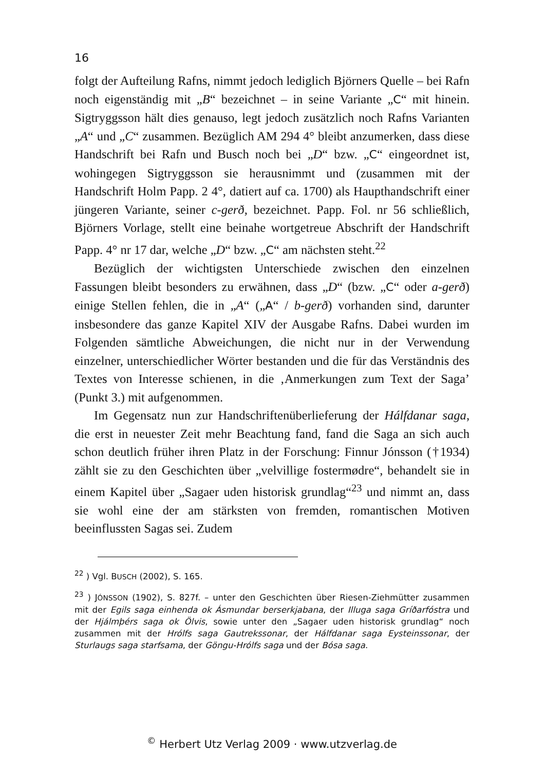16
folgt der Aufteilung Rafns, nimmt jedoch lediglich Björners Quelle – bei Rafn noch eigenständig mit „B“ bezeichnet – in seine Variante „C“ mit hinein. Sigtryggsson hält dies genauso, legt jedoch zusätzlich noch Rafns Varianten „A“ und „C“ zusammen. Bezüglich AM 294 4° bleibt anzumerken, dass diese Handschrift bei Rafn und Busch noch bei „D“ bzw. „C“ eingeordnet ist, wohingegen Sigtryggsson sie herausnimmt und (zusammen mit der Handschrift Holm Papp. 2 4°, datiert auf ca. 1700) als Haupthandschrift einer jüngeren Variante, seiner c-gerð, bezeichnet. Papp. Fol. nr 56 schließlich, Björners Vorlage, stellt eine beinahe wortgetreue Abschrift der Handschrift Papp. 4° nr 17 dar, welche „D“ bzw. „C“ am nächsten steht.<sup>22</sup>
Bezüglich der wichtigsten Unterschiede zwischen den einzelnen Fassungen bleibt besonders zu erwähnen, dass „D“ (bzw. „C“ oder a-gerð) einige Stellen fehlen, die in „A“ („A“ / b-gerð) vorhanden sind, darunter insbesondere das ganze Kapitel XIV der Ausgabe Rafns. Dabei wurden im Folgenden sämtliche Abweichungen, die nicht nur in der Verwendung einzelner, unterschiedlicher Wörter bestanden und die für das Verständnis des Textes von Interesse schienen, in die ‚Anmerkungen zum Text der Saga’ (Punkt 3.) mit aufgenommen.
Im Gegensatz nun zur Handschriftenüberlieferung der Hálfdanar saga, die erst in neuester Zeit mehr Beachtung fand, fand die Saga an sich auch schon deutlich früher ihren Platz in der Forschung: Finnur Jónsson (†1934) zählt sie zu den Geschichten über „velvillige fostermødre“, behandelt sie in einem Kapitel über „Sagaer uden historisk grundlag“<sup>23</sup> und nimmt an, dass sie wohl eine der am stärksten von fremden, romantischen Motiven beeinflussten Sagas sei. Zudem
<sup>22</sup> ) Vgl. BUSCH (2002), S. 165.
<sup>23</sup> ) JÓNSSON (1902), S. 827f. – unter den Geschichten über Riesen-Ziehmütter zusammen mit der Egils saga einhenda ok Ásmundar berserkjabana, der Illuga saga Gríðarfóstra und der Hjálmþérs saga ok Ölvis, sowie unter den „Sagaer uden historisk grundlag“ noch zusammen mit der Hrólfs saga Gautrekssonar, der Hálfdanar saga Eysteinssonar, der Sturlaugs saga starfsama, der Göngu-Hrólfs saga und der Bósa saga.
<sup>©</sup> Herbert Utz Verlag 2009 · www.utzverlag.de